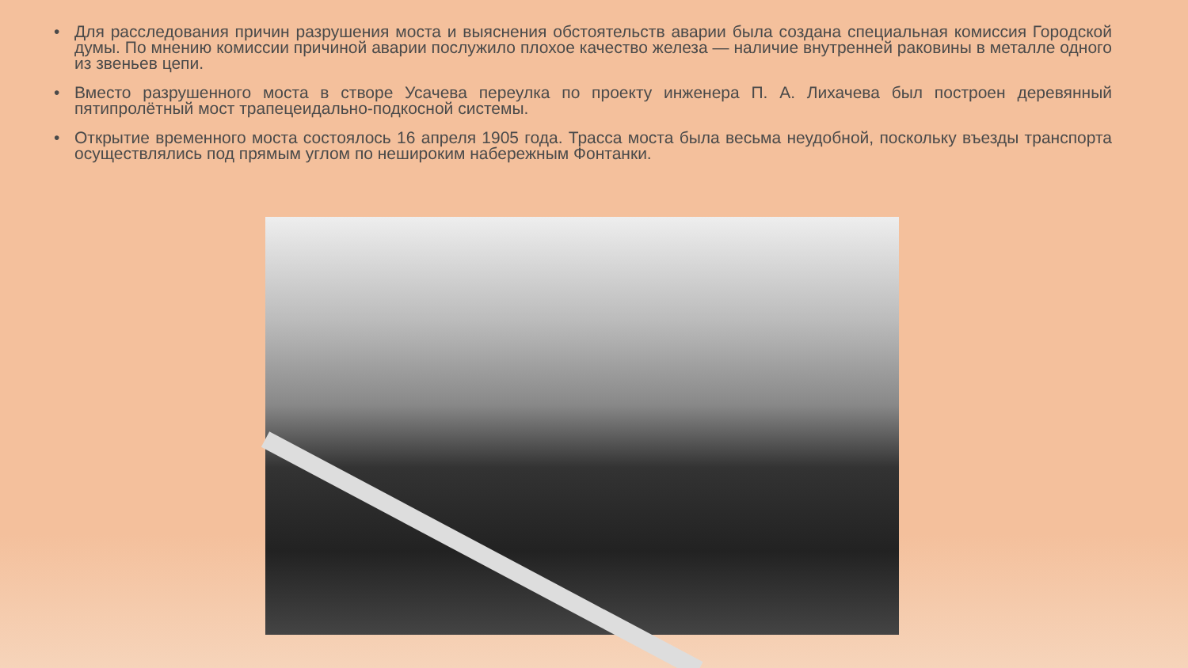• Для расследования причин разрушения моста и выяснения обстоятельств аварии была создана специальная комиссия Городской думы. По мнению комиссии причиной аварии послужило плохое качество железа — наличие внутренней раковины в металле одного из звеньев цепи.
• Вместо разрушенного моста в створе Усачева переулка по проекту инженера П. А. Лихачева был построен деревянный пятипролётный мост трапецеидально-подкосной системы.
• Открытие временного моста состоялось 16 апреля 1905 года. Трасса моста была весьма неудобной, поскольку въезды транспорта осуществлялись под прямым углом по нешироким набережным Фонтанки.